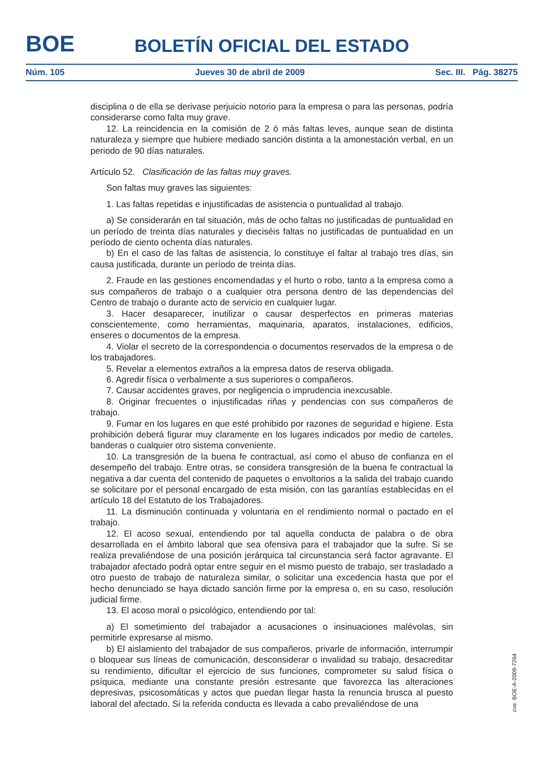BOE
BOLETÍN OFICIAL DEL ESTADO
Núm. 105 Jueves 30 de abril de 2009 Sec. III. Pág. 38275
disciplina o de ella se derivase perjuicio notorio para la empresa o para las personas, podría considerarse como falta muy grave.
12. La reincidencia en la comisión de 2 ó más faltas leves, aunque sean de distinta naturaleza y siempre que hubiere mediado sanción distinta a la amonestación verbal, en un periodo de 90 días naturales.
Artículo 52. Clasificación de las faltas muy graves.
Son faltas muy graves las siguientes:
1. Las faltas repetidas e injustificadas de asistencia o puntualidad al trabajo.
a) Se considerarán en tal situación, más de ocho faltas no justificadas de puntualidad en un período de treinta días naturales y dieciséis faltas no justificadas de puntualidad en un período de ciento ochenta días naturales.
b) En el caso de las faltas de asistencia, lo constituye el faltar al trabajo tres días, sin causa justificada, durante un período de treinta días.
2. Fraude en las gestiones encomendadas y el hurto o robo, tanto a la empresa como a sus compañeros de trabajo o a cualquier otra persona dentro de las dependencias del Centro de trabajo o durante acto de servicio en cualquier lugar.
3. Hacer desaparecer, inutilizar o causar desperfectos en primeras materias conscientemente, como herramientas, maquinaria, aparatos, instalaciones, edificios, enseres o documentos de la empresa.
4. Violar el secreto de la correspondencia o documentos reservados de la empresa o de los trabajadores.
5. Revelar a elementos extraños a la empresa datos de reserva obligada.
6. Agredir física o verbalmente a sus superiores o compañeros.
7. Causar accidentes graves, por negligencia o imprudencia inexcusable.
8. Originar frecuentes o injustificadas riñas y pendencias con sus compañeros de trabajo.
9. Fumar en los lugares en que esté prohibido por razones de seguridad e higiene. Esta prohibición deberá figurar muy claramente en los lugares indicados por medio de carteles, banderas o cualquier otro sistema conveniente.
10. La transgresión de la buena fe contractual, así como el abuso de confianza en el desempeño del trabajo. Entre otras, se considera transgresión de la buena fe contractual la negativa a dar cuenta del contenido de paquetes o envoltorios a la salida del trabajo cuando se solicitare por el personal encargado de esta misión, con las garantías establecidas en el artículo 18 del Estatuto de los Trabajadores.
11. La disminución continuada y voluntaria en el rendimiento normal o pactado en el trabajo.
12. El acoso sexual, entendiendo por tal aquella conducta de palabra o de obra desarrollada en el ámbito laboral que sea ofensiva para el trabajador que la sufre. Si se realiza prevaliéndose de una posición jerárquica tal circunstancia será factor agravante. El trabajador afectado podrá optar entre seguir en el mismo puesto de trabajo, ser trasladado a otro puesto de trabajo de naturaleza similar, o solicitar una excedencia hasta que por el hecho denunciado se haya dictado sanción firme por la empresa o, en su caso, resolución judicial firme.
13. El acoso moral o psicológico, entendiendo por tal:
a) El sometimiento del trabajador a acusaciones o insinuaciones malévolas, sin permitirle expresarse al mismo.
b) El aislamiento del trabajador de sus compañeros, privarle de información, interrumpir o bloquear sus líneas de comunicación, desconsiderar o invalidad su trabajo, desacreditar su rendimiento, dificultar el ejercicio de sus funciones, comprometer su salud física o psíquica, mediante una constante presión estresante que favorezca las alteraciones depresivas, psicosomáticas y actos que puedan llegar hasta la renuncia brusca al puesto laboral del afectado. Si la referida conducta es llevada a cabo prevaliéndose de una
cve: BOE-A-2009-7264